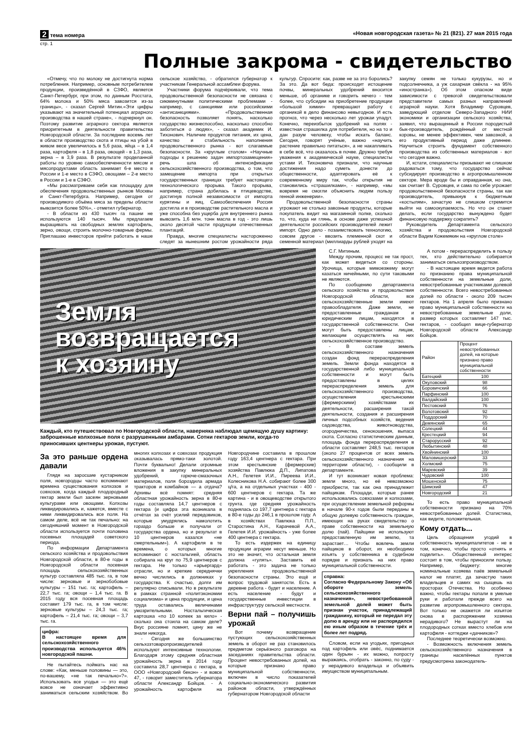2 тема номера «Новая новгородская газета» № 21 (821). 27 мая 2015 года
стр. 1
Полные закрома - свидетельство
«Отмечу, что по молоку не достигнута норма потребления. Например, основным потребителем продукции, произведённой в СЗФО, является Санкт-Петербург, при этом, по данным Росстата, 64% молока и 50% мяса завозится из-за границы», - сказал Сергей Митин.«Эти цифры указывают на значительный потенциал аграрного производства в нашей стране», - подчеркнул он. Поэтому развитие аграрного сектора является приоритетным в деятельности правительства Новгородской области. За последние восемь лет в области производство скота и птицы на убой в живом весе увеличилось в 5,6 раза, яйца – в 1,4 раза, картофеля – в 1,8 раза, овощей - в 1,3 раза, зерна – в 3,9 раза. В результате проделанной работы по уровню самообеспеченности мясом и мясопродуктами область занимает 6-е место в России и 1-е место в СЗФО, овощами – 2-е место в России и 1-е в СЗФО.
«Мы рассматриваем себя как площадку для обеспечения продовольственных рынков Москвы и Санкт-Петербурга. Например, сегодня от производимого объёма мяса за пределы области вывозится более 50%», - отметил губернатор.
- В области из 430 тысяч га пашни не используются 140 тысяч. Мы предлагаем выращивать на свободных землях картофель, зерно, овощи, строить молочно-товарные фермы. Приглашаю инвесторов прийти работать в наше сельское хозяйство, - обратился губернатор к участникам Генеральной ассамблеи форума.
Участники форума подчёркивали, что тема продовольственной безопасности не связана с сиюминутными политическими проблемами - например, с санкциями или российскими «антисанкциями». «Продовольственная безопасность позволяет понять, насколько государство жизнеспособно, насколько способно заботиться о людях», - сказал академик И. Тихонович. Наличие продуктов питания, их цена, качество и стабильность наполнения продовольственного рынка - вот слагаемые безопасности. За «круглым столом» «Научные подходы к решению задач импортозамещения» речь шла об интенсификации сельскохозяйственного производства, о том, что замещение импорта при открытых государственных границах требует настоящего технологического прорыва. Такого прорыва, например, страна добилась в птицеводстве, достигнув полной независимости от импорта курятины и яиц. Самообеспечения Россия достигла и в производстве растительного масла и уже способна без ущерба для внутреннего рынка вывозить 1,6 млн. тонн масла в год - это лишь около десятой части продукции отечественных плантаций.
Правда, многие специалисты настороженно следят за нынешним ростом урожайности ряда культур. Спросите: как, разве не за это боролись? За это. Да вот беда: происходит истощение почвы, минеральных удобрений вносится меньше, об органике и говорить нечего - тем более, что субсидии на приобретение продукции «большой химии» превращают работу с органикой в дело финансово невыгодное. И есть прогноз, что через несколько лет урожаи упадут. Конечно, переизбыток удобрений на полях - известная страшилка для потребителя, но на то и дан разум человеку, чтобы искать баланс. Сегодня, говорят учёные, важно «научить растение правильно питаться», а не накапливать в себе всё, что оказалось в почве. Дружно требуя уважения к академической науке, специалисты устами И. Тихоновича признали, что научные достижения надо суметь донести до общественности, адаптировать её к современному миру так, чтобы открытия не становились «страшилками», - например, «мы вовремя не смогли объяснить людям пользу генной инженерии».
Продовольственной безопасности страны угрожают не столько завозные продукты, которые покупатель видит на магазинной полке, сколько то, что, куда ни глянь, в основе даже успешной деятельности российских производителей лежит импорт. Одно дело - позаимствовать технологию, совсем другое - ввозить племенной скот и семенной материал (миллиарды рублей уходят на закупку семян не только кукурузы, но и подсолнечника, а уж сахарная свёкла - на 95% «иностранка»). Об этом опасном виде зависимости с тревогой свидетельствовали представители самых разных направлений аграрной науки. Хотя Владимир Суровцев, заведующий отделом Северо-Западного НИИ экономики и организации сельского хозяйства, заявил, что выращенный в России породистый бык-производитель, рождённый от местной коровы, не менее эффективен, чем завозной, а его продуктивный период даже длиннее. Научиться строить фундамент собственного производства из собственных материалов - вот что сегодня важно.
И, кстати, специалисты призывают не слишком радоваться тому, что государство сейчас субсидирует производство в агропромышленном секторе. Мера вроде бы и оправданная, но она, как считает В. Суровцев, и сама по себе угрожает продовольственной безопасности страны, так как производитель, привыкнув к бюджетным «костылям», зачастую не слишком стремится выйти на самоокупаемость. Но что он станет делать, если государство вынуждено будет финансовую поддержку сократить?
Руководитель Департамента сельского хозяйства и продовольствия Новгородской области Вадим Кожемякин на «круглом столе»
Земля
возвращается
к хозяину
Каждый, кто путешествовал по Новгородской области, наверняка наблюдал щемящую душу картину: заброшенные колхозные поля с разрушенными амбарами. Сотни гектаров земли, когда-то приносивших центнеры урожая, пустуют.
За это раньше ордена давали
Глядя на заросшие кустарником поля, новгородцы часто вспоминают времена существования колхозов и совхозов, когда каждый плодородный гектар земли был засеян зерновыми культурами или овощами. Колхозы ликвидировались и, кажется, вместе с ними ликвидировались все поля. На самом деле, всё не так печально: на сегодняшний момент в Новгородской области используется почти половина посевных площадей советского периода.
По информации Департамента сельского хозяйства и продовольствия Новгородской области, в 80-е годы в Новгородской области посевная площадь сельскохозяйственных культур составляла 485 тыс. га, в том числе: зерновые и зернобобовые культуры – 151 тыс. га; картофель – 22,7 тыс. га; овощи – 1,4 тыс. га. В 2015 году вся посевная площадь составит 179 тыс. га, в том числе: зерновые культуры – 24,3 тыс. га; картофель – 21,4 тыс. га; овощи – 3,7 тыс. га.
цифра:
В настоящее время для сельскохозяйственного производства используется 46% новгородской пашни.
Не пытайтесь поймать нас на слове: «Как, меньше половины — это, по-вашему, «не так печально»?». Использовать все угодья — это ещё вовсе не означает эффективно заниматься сельским хозяйством. Во многих колхозах и совхозах продукция оказывалась прямо-таки золотой. Почти буквально! Делали огромные вложения в закупку минеральных удобрений, горюче-смазочных материалов, поля бороздила армада тракторов и комбайнов — а отдача? Архивы всё помнят: средняя областная урожайность зерна в 80-е годы составляла 14,7 центнеров с гектара (и цифра эта возникала в отчётах за счёт усилий передовиков, которые умудрялись намолотить гораздо больше и получали от государства ордена, но и результат в 10 центнеров казался «не смертельным»). А картофеля в те времена, о которых многие вспоминают с ностальгией, область собирала на круг по 75,9 центнеров с гектара. Не только «арьергард» отрасли, но и крепкие середнячки вечно числились в должниках у государства. К счастью, долги им регулярно списывали. Но в результате в рамках странной «политэкономии социализма» и цена продукции, и цена труда оставались величинами умозрительными. Ностальгическая картошка «по 10 копеек за кило» - сколько она стоила на самом деле? Вкус россияне помнят, цену же не знали никогда.
- Сегодня же большинство сельхозтоваропроизводителей используют интенсивные технологии. Благодаря этому средняя областная урожайность зерна в 2014 году составила 28,7 центнера с гектара, в ООО «Новгородский бекон» - и вовсе 47, - говорит заместитель губернатора области Александр Бойцов. - А урожайность картофеля на Новгородчине составила в прошлом году 163,4 центнера с гектара. При этом крестьянские (фермерские) хозяйства Павлюка Д.П., Липатова А.Н., Гелетея И.И., Пиреева И.И., Колесникова Н.А. собирают более 300 ц/га, а на отдельных участках - 400 - 600 центнеров с гектара. Та же картина - и в овощеводстве открытого грунта. где средняя урожайность поднялась со 197,7 центнера с гектара в 80-е годы до 246,1 в прошлом году. А в хозяйствах Павлюка П.П., Старостина А.Н., Карачевой А.А., Гелетея И.И. урожайность - уже более 400 центнера с гектара.
То есть издержек на единицу продукции аграрии несут меньше. Но это не значит, что остальная земля должна «гулять». Заставить её работать - это задача не только укрепления продовольственной безопасности страны. Это ещё и вопрос трудовой занятости. Есть в деревне работа - будет и население. А есть население - будут и государственные инвестиции в инфраструктуру сельской местности.
Верни пай – получишь урожай
Вот почему возвращение пустующих сельскохозяйственных земель в оборот не раз становилось предметом серьёзного разговора на заседаниях правительства области. Процент невостребованных долей, на которые признано право муниципальной собственности, включен в число показателей социально-экономического развития районов области, утверждённых губернатором Новгородской области
С.Г. Митиным.
Между прочим, процесс не так прост, как может видеться со стороны. Урочища, которые мимоезжему могут казаться ничейными, по сути таковыми не являются.
По сообщению департамента сельского хозяйства и продовольствия Новгородской области, все сельскохозяйственные земли имеют правообладателя. Даже земли, не предоставленные гражданам и юридическим лицам, находятся в государственной собственности. Они могут быть предоставлены лицам, желающим осуществлять на них сельскохозяйственное производство.
- В составе земель сельскохозяйственного назначения создан фонд перераспределения земель. Земли фонда находятся в государственной либо муниципальной собственности и могут быть предоставлены в целях перераспределения земель для сельскохозяйственного производства, осуществления крестьянскими (фермерскими) хозяйствами их деятельности, расширения такой деятельности, создания и расширения личных подсобных хозяйств, ведения садоводства, животноводства, огородничества, сенокошения, выпаса скота. Согласно статистическим данным, площадь фонда перераспределения в области составляет 248,5 тыс. гектаров (около 27 процентов от всех земель сельскохозяйственного назначения на территории области), - сообщили в департаменте.
И тут возникает новая проблема: земли много, но её невозможно приобрести, так как она принадлежит пайщикам. Площади, которые ранее использовались совхозами и колхозами, при осуществлении земельной реформы в начале 90-х годов были переданы в общую долевую собственность граждан, имеющих на руках свидетельство о праве собственности на земельную долю (пай). Пайщики не используют предоставленную им землю, та зарастает… Чтобы вовлечь земли пайщиков в оборот, их необходимо изъять у собственника в судебном порядке и признать на них право муниципальной собственности.
справка:
Согласно Федеральному Закону «Об обороте земель сельскохозяйственного назначения», невостребованной земельной долей может быть признан участок, принадлежащий гражданину, который не передал эту долю в аренду или не распорядился ею иным образом в течение трёх и более лет подряд.
Словом, если на угодьях, пригодных под картофель или овёс, поднимается один бурьян - их можно, попросту выражаясь, отобрать - законно, по суду - у нерадивого владельца и объявить имуществом муниципальным.
А потом - перераспределить в пользу тех, кто действительно собирается заниматься сельхозпроизводством.
- В настоящее время ведется работа по признанию права муниципальной собственности на земельные доли, невостребованные участниками долевой собственности. Всего невостребованных долей по области - около 209 тысяч гектаров. На 1 апреля было признано право муниципальной собственности на невостребованные земельные доли, размер которых составляет 147 тыс. гектаров, - сообщил вице-губернатор Новгородской области Александр Бойцов.
| Район | Процент невостребованных долей, на которые признано право муниципальной собственности |
| --- | --- |
| Батецкий | 100 |
| Окуловский | 98 |
| Боровичский | 66 |
| Парфинский | 100 |
| Валдайский | 100 |
| Пестовский | 76 |
| Волотовский | 92 |
| Поддорский | 70 |
| Демянский | 65 |
| Солецкий | 44 |
| Крестецкий | 94 |
| Старорусский | 92 |
| Любытинский | 48 |
| Хвойнинский | 100 |
| Маловишерский | 33 |
| Холмский | 75 |
| Маревский | 39 |
| Чудовский | 100 |
| Мошенской | 75 |
| Шимский | 47 |
| Новгородский | 21 |
То есть право муниципальной собственности признано на 70% невостребованных долей. Статистика, как видите, положительная.
Кому отдать...
Цель обращения угодий в собственность муниципалитетов - не в том, конечно, чтобы просто «отнять и поделить». Общественный интерес состоит в том, чтобы приносили пользу. Например, бюджету: многие номинальные хозяева паёв земельный налог не платят, да зачастую таких владельцев и самих на сыщешь на просторах Отечества. Но особенно важно, чтобы гектары попали в умелые руки и работали прежде всего на развитие агропромышленного сектора. Вот только не окажется ли изъятое снова в распоряжении хозяина нерадивого? Не вырастут ли на плодородных сотках вместо хлебов или картофеля - коттеджи «дачников»?
Последнее теоретически возможно.
- Возможность включения земель сельскохозяйственного назначения в границы населённых пунктов предусмотрена законодатель-